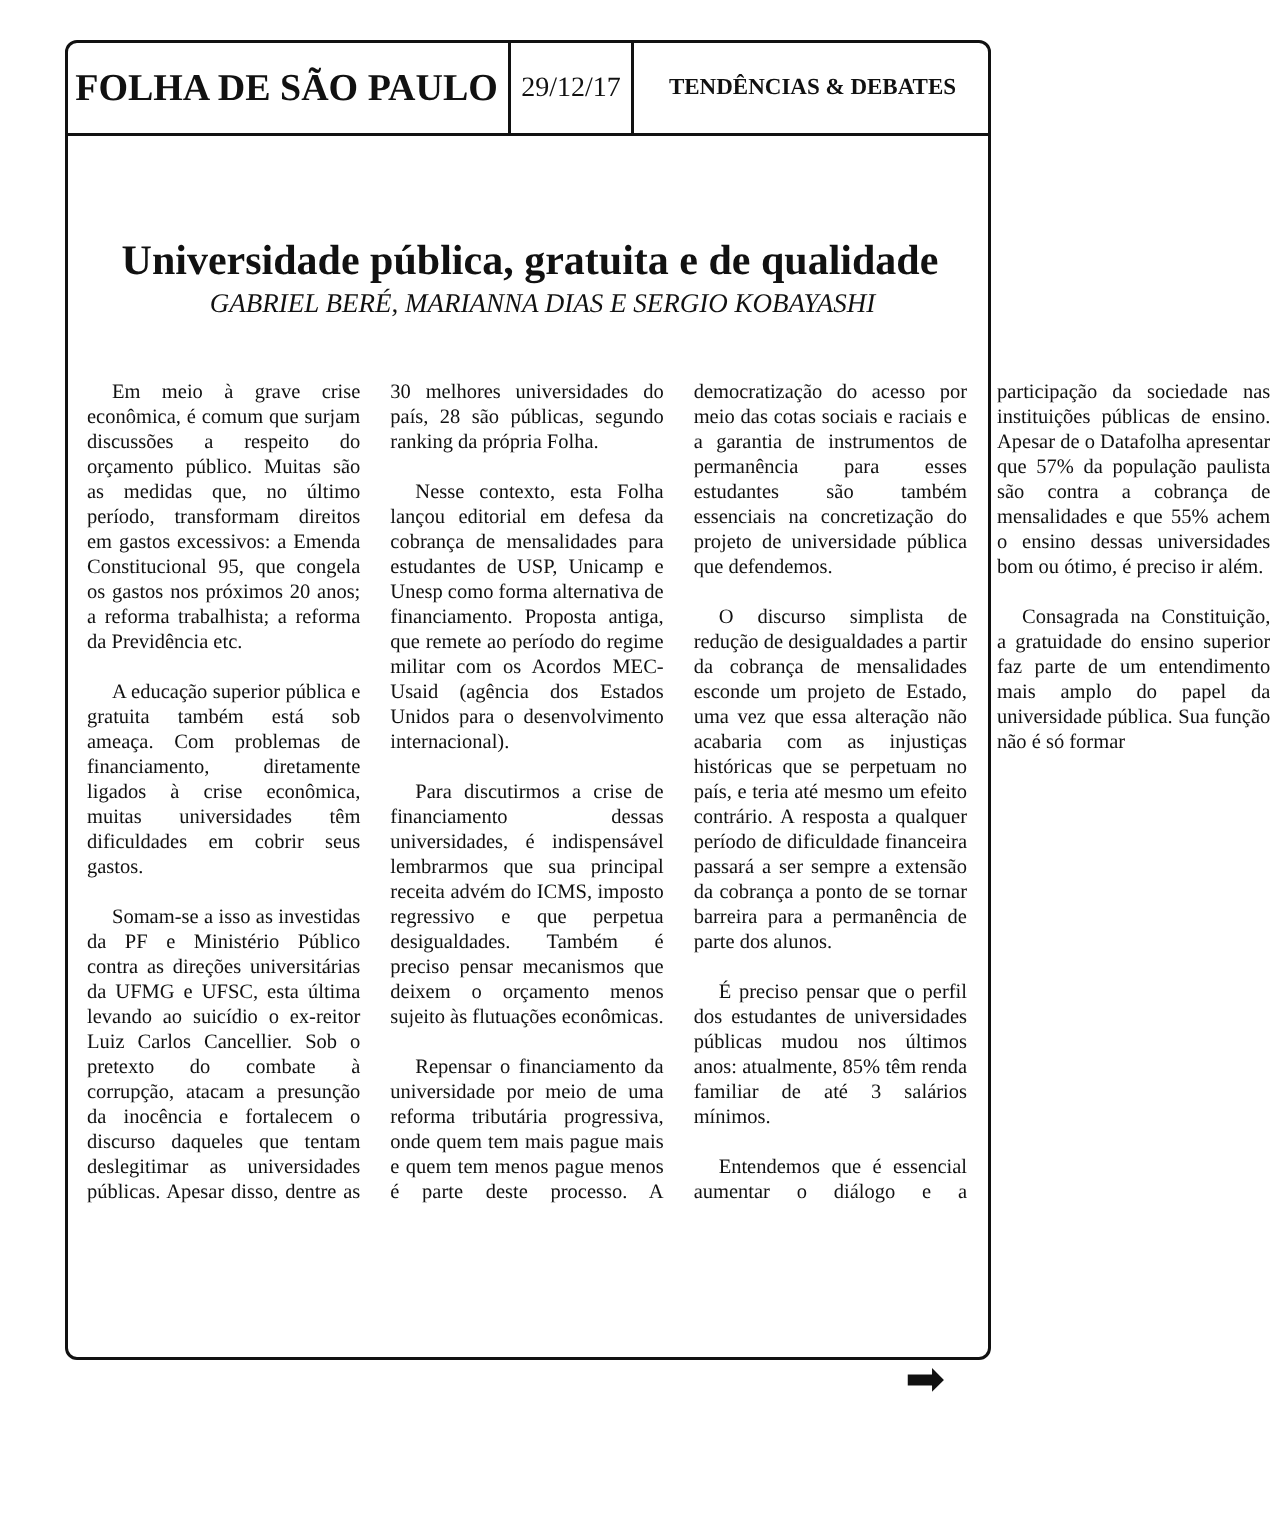FOLHA DE SÃO PAULO
29/12/17
TENDÊNCIAS & DEBATES
Universidade pública, gratuita e de qualidade
GABRIEL BERÉ, MARIANNA DIAS E SERGIO KOBAYASHI
Em meio à grave crise econômica, é comum que surjam discussões a respeito do orçamento público. Muitas são as medidas que, no último período, transformam direitos em gastos excessivos: a Emenda Constitucional 95, que congela os gastos nos próximos 20 anos; a reforma trabalhista; a reforma da Previdência etc.
A educação superior pública e gratuita também está sob ameaça. Com problemas de financiamento, diretamente ligados à crise econômica, muitas universidades têm dificuldades em cobrir seus gastos.
Somam-se a isso as investidas da PF e Ministério Público contra as direções universitárias da UFMG e UFSC, esta última levando ao suicídio o ex-reitor Luiz Carlos Cancellier. Sob o pretexto do combate à corrupção, atacam a presunção da inocência e fortalecem o discurso daqueles que tentam deslegitimar as universidades públicas. Apesar disso, dentre as 30 melhores universidades do país, 28 são públicas, segundo ranking da própria Folha.
Nesse contexto, esta Folha lançou editorial em defesa da cobrança de mensalidades para estudantes de USP, Unicamp e Unesp como forma alternativa de financiamento. Proposta antiga, que remete ao período do regime militar com os Acordos MEC-Usaid (agência dos Estados Unidos para o desenvolvimento internacional).
Para discutirmos a crise de financiamento dessas universidades, é indispensável lembrarmos que sua principal receita advém do ICMS, imposto regressivo e que perpetua desigualdades. Também é preciso pensar mecanismos que deixem o orçamento menos sujeito às flutuações econômicas.
Repensar o financiamento da universidade por meio de uma reforma tributária progressiva, onde quem tem mais pague mais e quem tem menos pague menos é parte deste processo. A democratização do acesso por meio das cotas sociais e raciais e a garantia de instrumentos de permanência para esses estudantes são também essenciais na concretização do projeto de universidade pública que defendemos.
O discurso simplista de redução de desigualdades a partir da cobrança de mensalidades esconde um projeto de Estado, uma vez que essa alteração não acabaria com as injustiças históricas que se perpetuam no país, e teria até mesmo um efeito contrário. A resposta a qualquer período de dificuldade financeira passará a ser sempre a extensão da cobrança a ponto de se tornar barreira para a permanência de parte dos alunos.
É preciso pensar que o perfil dos estudantes de universidades públicas mudou nos últimos anos: atualmente, 85% têm renda familiar de até 3 salários mínimos.
Entendemos que é essencial aumentar o diálogo e a participação da sociedade nas instituições públicas de ensino. Apesar de o Datafolha apresentar que 57% da população paulista são contra a cobrança de mensalidades e que 55% achem o ensino dessas universidades bom ou ótimo, é preciso ir além.
Consagrada na Constituição, a gratuidade do ensino superior faz parte de um entendimento mais amplo do papel da universidade pública. Sua função não é só formar
➡